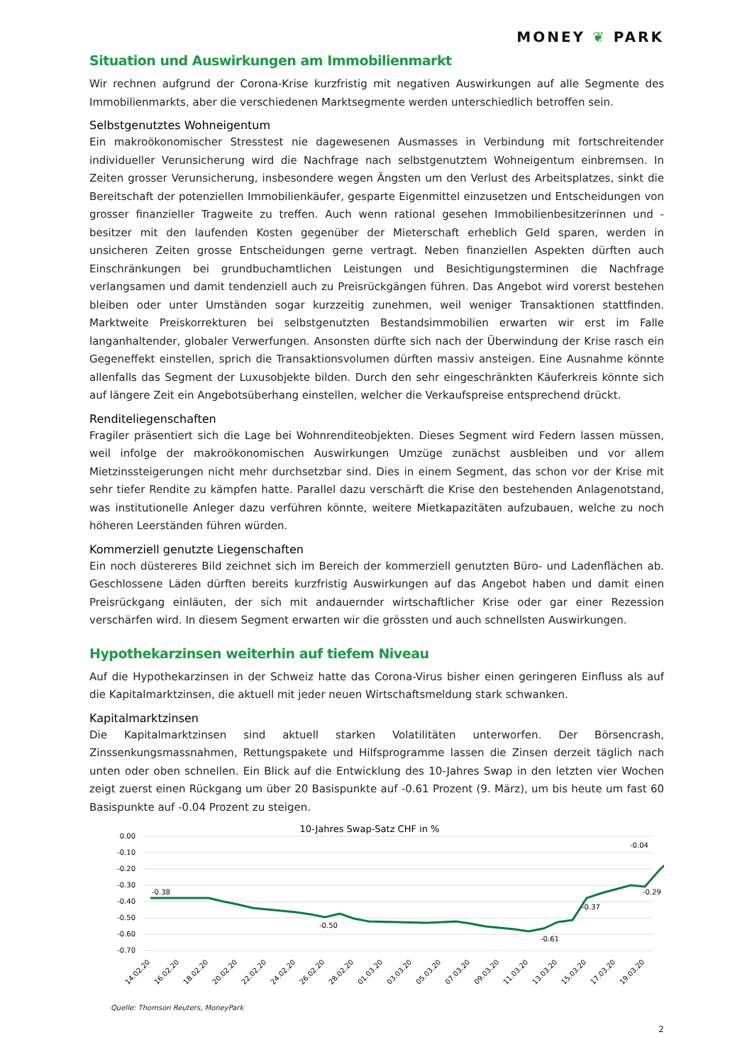MONEY ❦ PARK
Situation und Auswirkungen am Immobilienmarkt
Wir rechnen aufgrund der Corona-Krise kurzfristig mit negativen Auswirkungen auf alle Segmente des Immobilienmarkts, aber die verschiedenen Marktsegmente werden unterschiedlich betroffen sein.
Selbstgenutztes Wohneigentum
Ein makroökonomischer Stresstest nie dagewesenen Ausmasses in Verbindung mit fortschreitender individueller Verunsicherung wird die Nachfrage nach selbstgenutztem Wohneigentum einbremsen. In Zeiten grosser Verunsicherung, insbesondere wegen Ängsten um den Verlust des Arbeitsplatzes, sinkt die Bereitschaft der potenziellen Immobilienkäufer, gesparte Eigenmittel einzusetzen und Entscheidungen von grosser finanzieller Tragweite zu treffen. Auch wenn rational gesehen Immobilienbesitzerinnen und -besitzer mit den laufenden Kosten gegenüber der Mieterschaft erheblich Geld sparen, werden in unsicheren Zeiten grosse Entscheidungen gerne vertragt. Neben finanziellen Aspekten dürften auch Einschränkungen bei grundbuchamtlichen Leistungen und Besichtigungsterminen die Nachfrage verlangsamen und damit tendenziell auch zu Preisrückgängen führen. Das Angebot wird vorerst bestehen bleiben oder unter Umständen sogar kurzzeitig zunehmen, weil weniger Transaktionen stattfinden. Marktweite Preiskorrekturen bei selbstgenutzten Bestandsimmobilien erwarten wir erst im Falle langanhaltender, globaler Verwerfungen. Ansonsten dürfte sich nach der Überwindung der Krise rasch ein Gegeneffekt einstellen, sprich die Transaktionsvolumen dürften massiv ansteigen. Eine Ausnahme könnte allenfalls das Segment der Luxusobjekte bilden. Durch den sehr eingeschränkten Käuferkreis könnte sich auf längere Zeit ein Angebotsüberhang einstellen, welcher die Verkaufspreise entsprechend drückt.
Renditeliegenschaften
Fragiler präsentiert sich die Lage bei Wohnrenditeobjekten. Dieses Segment wird Federn lassen müssen, weil infolge der makroökonomischen Auswirkungen Umzüge zunächst ausbleiben und vor allem Mietzinssteigerungen nicht mehr durchsetzbar sind. Dies in einem Segment, das schon vor der Krise mit sehr tiefer Rendite zu kämpfen hatte. Parallel dazu verschärft die Krise den bestehenden Anlagenotstand, was institutionelle Anleger dazu verführen könnte, weitere Mietkapazitäten aufzubauen, welche zu noch höheren Leerständen führen würden.
Kommerziell genutzte Liegenschaften
Ein noch düstereres Bild zeichnet sich im Bereich der kommerziell genutzten Büro- und Ladenflächen ab. Geschlossene Läden dürften bereits kurzfristig Auswirkungen auf das Angebot haben und damit einen Preisrückgang einläuten, der sich mit andauernder wirtschaftlicher Krise oder gar einer Rezession verschärfen wird. In diesem Segment erwarten wir die grössten und auch schnellsten Auswirkungen.
Hypothekarzinsen weiterhin auf tiefem Niveau
Auf die Hypothekarzinsen in der Schweiz hatte das Corona-Virus bisher einen geringeren Einfluss als auf die Kapitalmarktzinsen, die aktuell mit jeder neuen Wirtschaftsmeldung stark schwanken.
Kapitalmarktzinsen
Die Kapitalmarktzinsen sind aktuell starken Volatilitäten unterworfen. Der Börsencrash, Zinssenkungsmassnahmen, Rettungspakete und Hilfsprogramme lassen die Zinsen derzeit täglich nach unten oder oben schnellen. Ein Blick auf die Entwicklung des 10-Jahres Swap in den letzten vier Wochen zeigt zuerst einen Rückgang um über 20 Basispunkte auf -0.61 Prozent (9. März), um bis heute um fast 60 Basispunkte auf -0.04 Prozent zu steigen.
10-Jahres Swap-Satz CHF in %
0.00
-0.10
-0.20
-0.30
-0.40
-0.50
-0.60
-0.70
-0.38
-0.50
-0.61
-0.37
-0.29
-0.04
14.02.20
16.02.20
18.02.20
20.02.20
22.02.20
24.02.20
26.02.20
28.02.20
01.03.20
03.03.20
05.03.20
07.03.20
09.03.20
11.03.20
13.03.20
15.03.20
17.03.20
19.03.20
Quelle: Thomson Reuters, MoneyPark
2